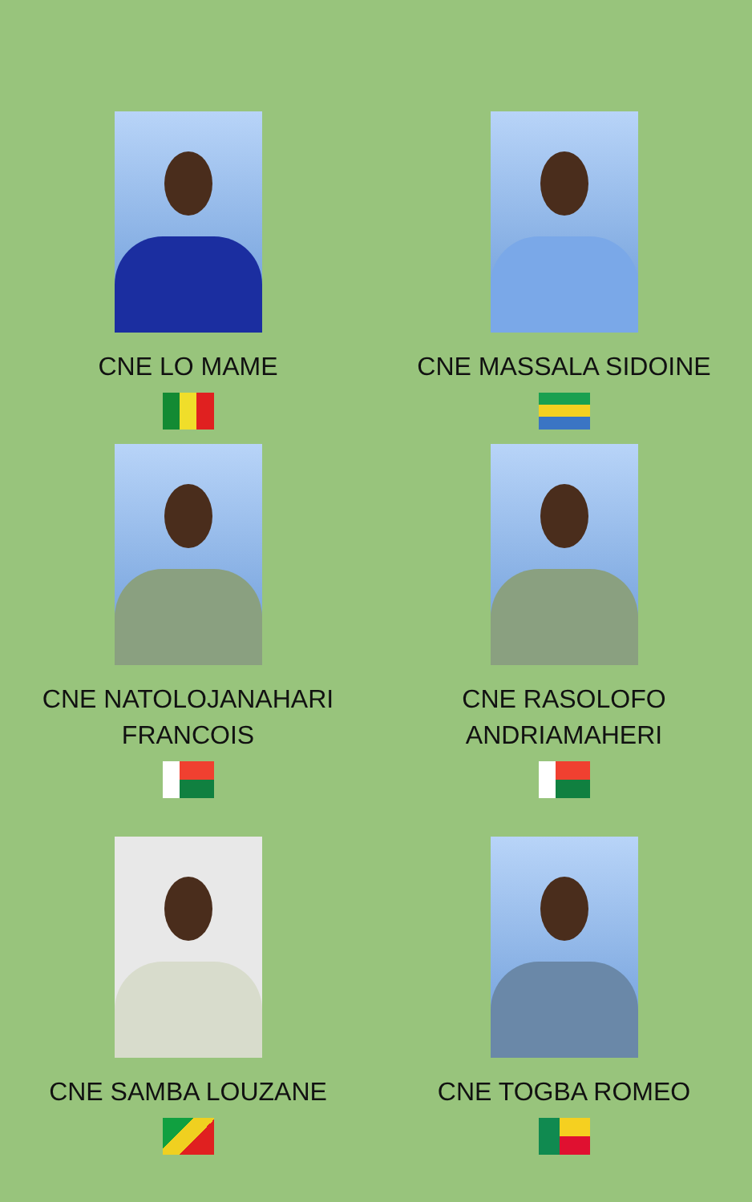CNE LO MAME
CNE MASSALA SIDOINE
CNE NATOLOJANAHARI
FRANCOIS
CNE RASOLOFO
ANDRIAMAHERI
CNE SAMBA LOUZANE
CNE TOGBA ROMEO